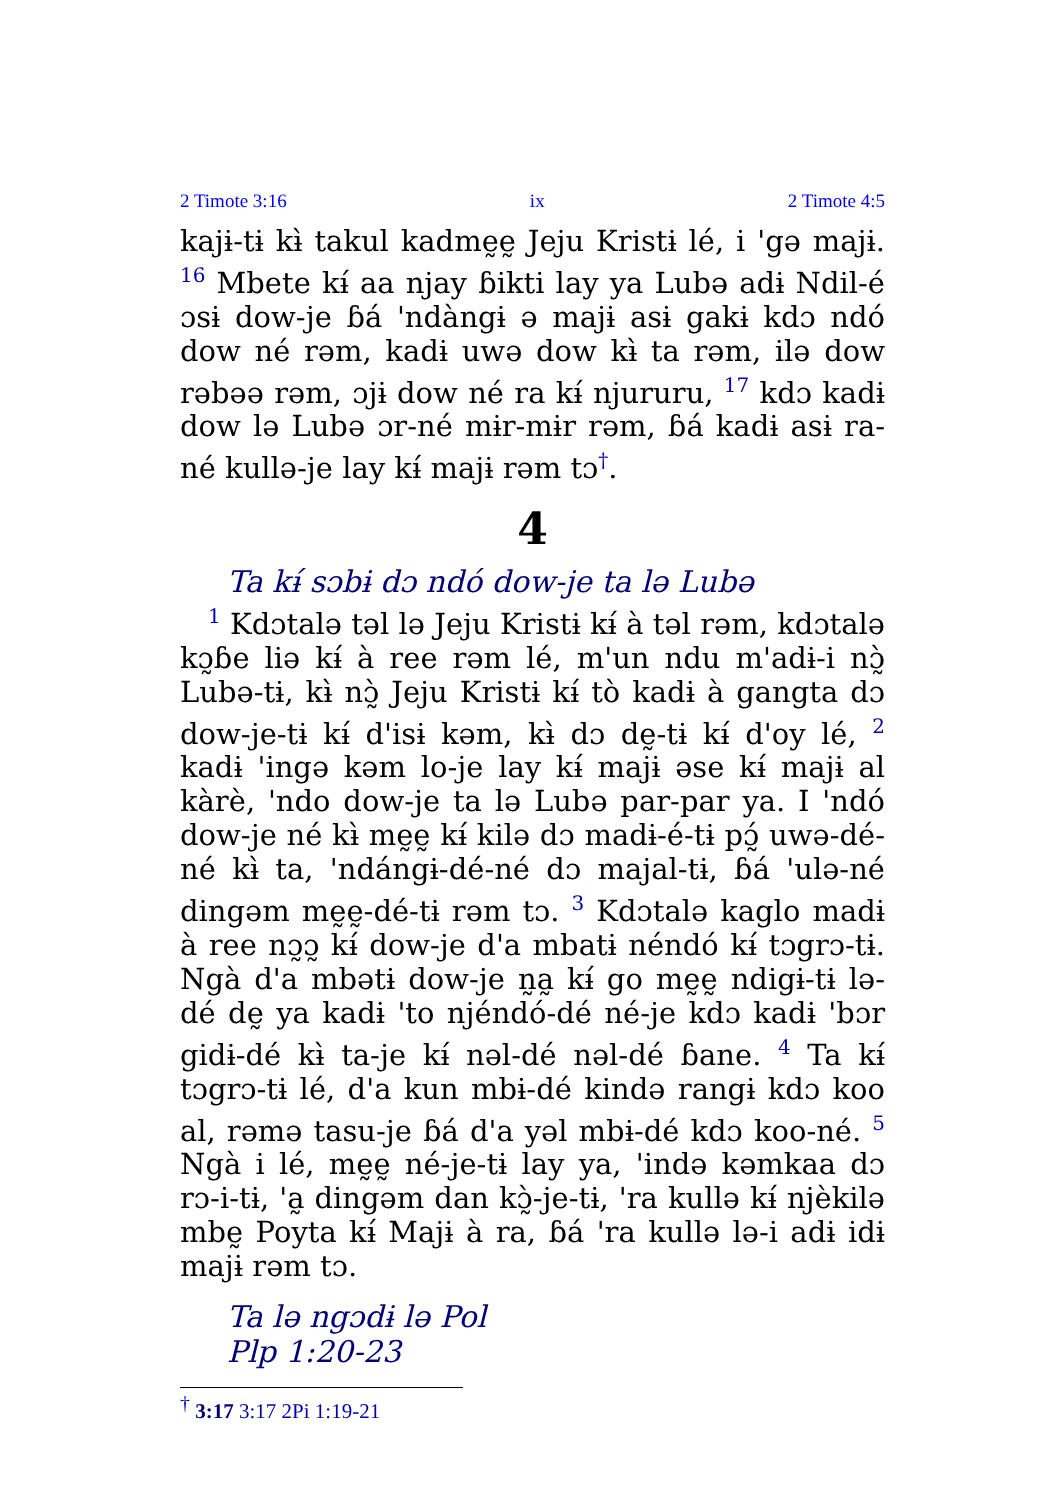2 Timote 3:16 ix 2 Timote 4:5
kajɨ-tɨ kɨ̀ takul kadmḛḛ Jeju Kristɨ lé, i 'gə majɨ. <sup>16</sup> Mbete kɨ́ aa njay ɓikti lay ya Lubə adɨ Ndil-é ɔsɨ dow-je ɓá 'ndàngɨ ə majɨ asɨ gakɨ kdɔ ndó dow né rəm, kadɨ uwə dow kɨ̀ ta rəm, ilə dow rəbəə rəm, ɔjɨ dow né ra kɨ́ njururu, <sup>17</sup> kdɔ kadɨ dow lə Lubə ɔr-né mɨr-mɨr rəm, ɓá kadɨ asɨ ra-né kullə-je lay kɨ́ majɨ rəm tɔ<sup>†</sup>.
4
Ta kɨ́ sɔbɨ dɔ ndó dow-je ta lə Lubə
<sup>1</sup> Kdɔtalə təl lə Jeju Kristɨ kɨ́ à təl rəm, kdɔtalə kɔ̰ɓe liə kɨ́ à ree rəm lé, m'un ndu m'adɨ-i nɔ̰̀ Lubə-tɨ, kɨ̀ nɔ̰̀ Jeju Kristɨ kɨ́ tò kadɨ à gangta dɔ dow-je-tɨ kɨ́ d'isɨ kəm, kɨ̀ dɔ dḛ-tɨ kɨ́ d'oy lé, <sup>2</sup> kadɨ 'ingə kəm lo-je lay kɨ́ majɨ əse kɨ́ majɨ al kàrè, 'ndo dow-je ta lə Lubə par-par ya. I 'ndó dow-je né kɨ̀ mḛḛ kɨ́ kilə dɔ madɨ-é-tɨ pɔ̰́ uwə-dé-né kɨ̀ ta, 'ndángɨ-dé-né dɔ majal-tɨ, ɓá 'ulə-né dingəm mḛḛ-dé-tɨ rəm tɔ. <sup>3</sup> Kdɔtalə kaglo madɨ à ree nɔ̰ɔ̰ kɨ́ dow-je d'a mbatɨ néndó kɨ́ tɔgrɔ-tɨ. Ngà d'a mbətɨ dow-je n̰a̰ kɨ́ go mḛḛ ndigɨ-tɨ lə-dé dḛ ya kadɨ 'to njéndó-dé né-je kdɔ kadɨ 'bɔr gidɨ-dé kɨ̀ ta-je kɨ́ nəl-dé nəl-dé ɓane. <sup>4</sup> Ta kɨ́ tɔgrɔ-tɨ lé, d'a kun mbɨ-dé kində rangɨ kdɔ koo al, rəmə tasu-je ɓá d'a yəl mbɨ-dé kdɔ koo-né. <sup>5</sup> Ngà i lé, mḛḛ né-je-tɨ lay ya, 'ində kəmkaa dɔ rɔ-i-tɨ, 'a̰ dingəm dan kɔ̰̀-je-tɨ, 'ra kullə kɨ́ njèkilə mbḛ Poyta kɨ́ Majɨ à ra, ɓá 'ra kullə lə-i adɨ idɨ majɨ rəm tɔ.
Ta lə ngɔdɨ lə Pol
Plp 1:20-23
<sup>†</sup> 3:17 3:17 2Pi 1:19-21